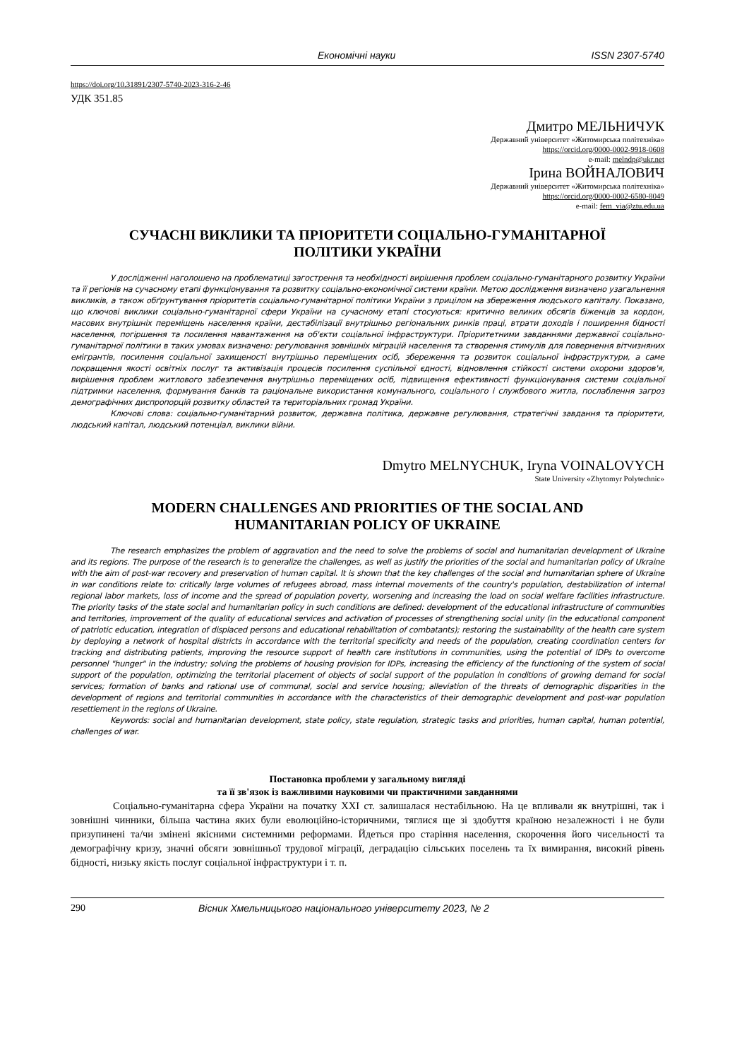Економічні науки ISSN 2307-5740
https://doi.org/10.31891/2307-5740-2023-316-2-46
УДК 351.85
Дмитро МЕЛЬНИЧУК
Державний університет «Житомирська політехніка»
https://orcid.org/0000-0002-9918-0608
e-mail: melndp@ukr.net
Ірина ВОЙНАЛОВИЧ
Державний університет «Житомирська політехніка»
https://orcid.org/0000-0002-6580-8049
e-mail: fem_via@ztu.edu.ua
СУЧАСНІ ВИКЛИКИ ТА ПРІОРИТЕТИ СОЦІАЛЬНО-ГУМАНІТАРНОЇ
ПОЛІТИКИ УКРАЇНИ
У дослідженні наголошено на проблематиці загострення та необхідності вирішення проблем соціально-гуманітарного розвитку України та її регіонів на сучасному етапі функціонування та розвитку соціально-економічної системи країни. Метою дослідження визначено узагальнення викликів, а також обґрунтування пріоритетів соціально-гуманітарної політики України з прицілом на збереження людського капіталу. Показано, що ключові виклики соціально-гуманітарної сфери України на сучасному етапі стосуються: критично великих обсягів біженців за кордон, масових внутрішніх переміщень населення країни, дестабілізації внутрішньо регіональних ринків праці, втрати доходів і поширення бідності населення, погіршення та посилення навантаження на об'єкти соціальної інфраструктури. Пріоритетними завданнями державної соціально-гуманітарної політики в таких умовах визначено: регулювання зовнішніх міграцій населення та створення стимулів для повернення вітчизняних емігрантів, посилення соціальної захищеності внутрішньо переміщених осіб, збереження та розвиток соціальної інфраструктури, а саме покращення якості освітніх послуг та активізація процесів посилення суспільної єдності, відновлення стійкості системи охорони здоров'я, вирішення проблем житлового забезпечення внутрішньо переміщених осіб, підвищення ефективності функціонування системи соціальної підтримки населення, формування банків та раціональне використання комунального, соціального і службового житла, послаблення загроз демографічних диспропорцій розвитку областей та територіальних громад України.
Ключові слова: соціально-гуманітарний розвиток, державна політика, державне регулювання, стратегічні завдання та пріоритети, людський капітал, людський потенціал, виклики війни.
Dmytro MELNYCHUK, Iryna VOINALOVYCH
State University «Zhytomyr Polytechnic»
MODERN CHALLENGES AND PRIORITIES OF THE SOCIAL AND
HUMANITARIAN POLICY OF UKRAINE
The research emphasizes the problem of aggravation and the need to solve the problems of social and humanitarian development of Ukraine and its regions. The purpose of the research is to generalize the challenges, as well as justify the priorities of the social and humanitarian policy of Ukraine with the aim of post-war recovery and preservation of human capital. It is shown that the key challenges of the social and humanitarian sphere of Ukraine in war conditions relate to: critically large volumes of refugees abroad, mass internal movements of the country's population, destabilization of internal regional labor markets, loss of income and the spread of population poverty, worsening and increasing the load on social welfare facilities infrastructure. The priority tasks of the state social and humanitarian policy in such conditions are defined: development of the educational infrastructure of communities and territories, improvement of the quality of educational services and activation of processes of strengthening social unity (in the educational component of patriotic education, integration of displaced persons and educational rehabilitation of combatants); restoring the sustainability of the health care system by deploying a network of hospital districts in accordance with the territorial specificity and needs of the population, creating coordination centers for tracking and distributing patients, improving the resource support of health care institutions in communities, using the potential of IDPs to overcome personnel "hunger" in the industry; solving the problems of housing provision for IDPs, increasing the efficiency of the functioning of the system of social support of the population, optimizing the territorial placement of objects of social support of the population in conditions of growing demand for social services; formation of banks and rational use of communal, social and service housing; alleviation of the threats of demographic disparities in the development of regions and territorial communities in accordance with the characteristics of their demographic development and post-war population resettlement in the regions of Ukraine.
Keywords: social and humanitarian development, state policy, state regulation, strategic tasks and priorities, human capital, human potential, challenges of war.
Постановка проблеми у загальному вигляді
та її зв'язок із важливими науковими чи практичними завданнями
Соціально-гуманітарна сфера України на початку XXI ст. залишалася нестабільною. На це впливали як внутрішні, так і зовнішні чинники, більша частина яких були еволюційно-історичними, тяглися ще зі здобуття країною незалежності і не були призупинені та/чи змінені якісними системними реформами. Йдеться про старіння населення, скорочення його чисельності та демографічну кризу, значні обсяги зовнішньої трудової міграції, деградацію сільських поселень та їх вимирання, високий рівень бідності, низьку якість послуг соціальної інфраструктури і т. п.
290 Вісник Хмельницького національного університету 2023, № 2